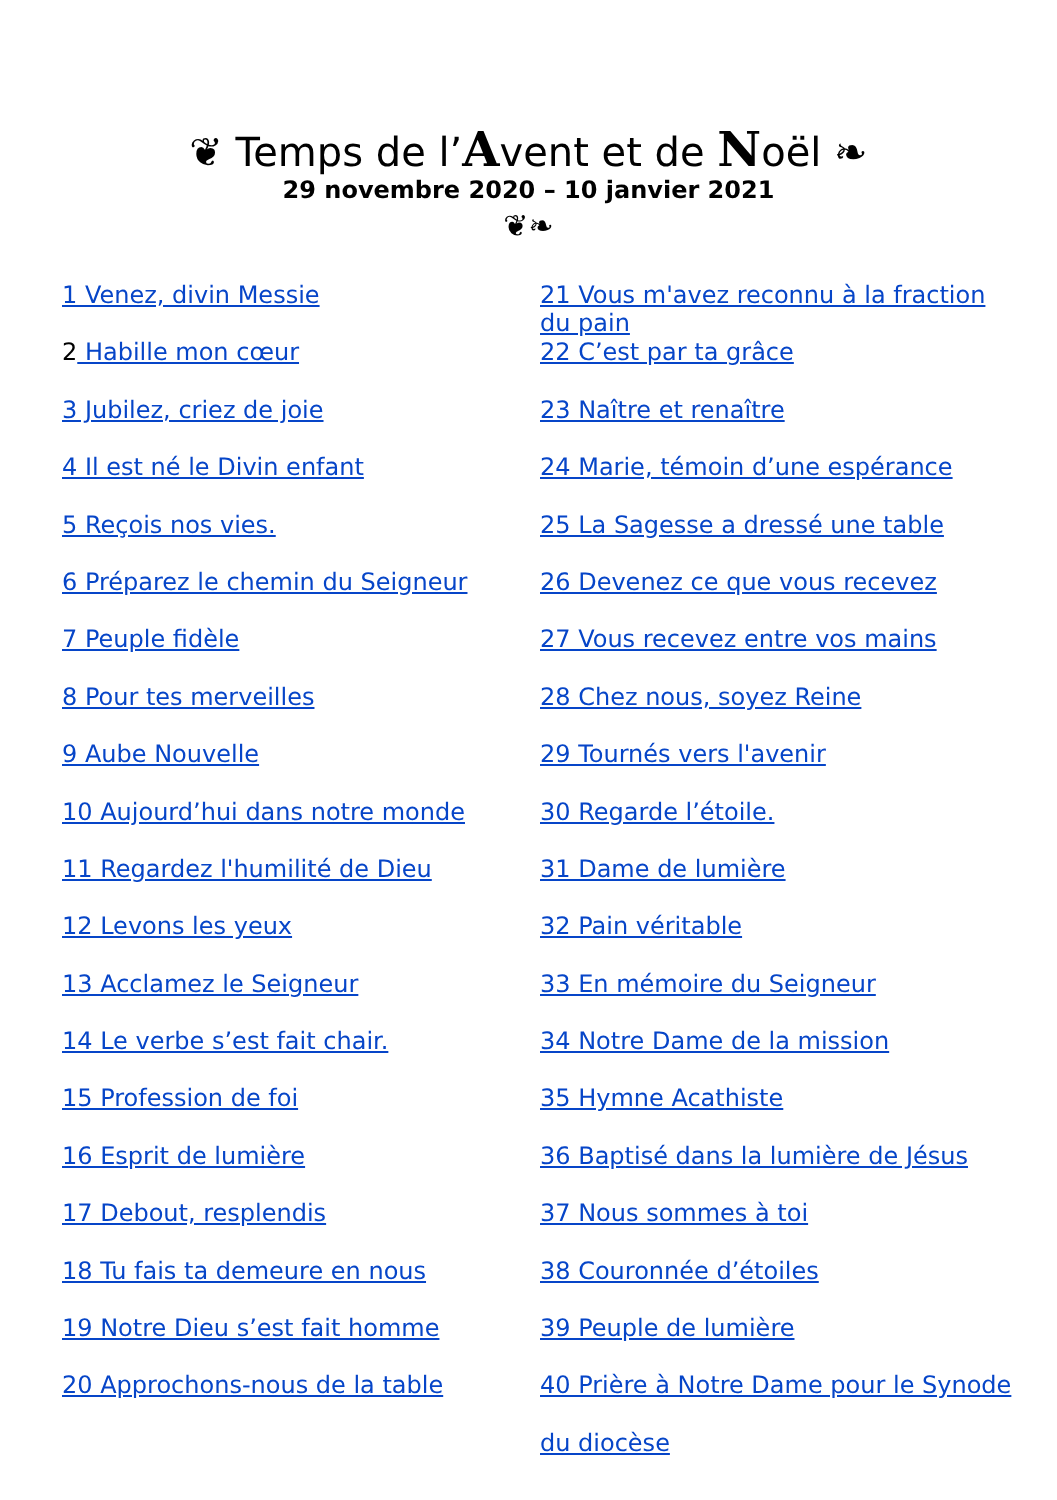❦ Temps de l’Avent et de Noël ❧
29 novembre 2020 – 10 janvier 2021
❦❧
1 Venez, divin Messie
2 Habille mon cœur
3 Jubilez, criez de joie
4 Il est né le Divin enfant
5 Reçois nos vies.
6 Préparez le chemin du Seigneur
7 Peuple fidèle
8 Pour tes merveilles
9 Aube Nouvelle
10 Aujourd’hui dans notre monde
11 Regardez l'humilité de Dieu
12 Levons les yeux
13 Acclamez le Seigneur
14 Le verbe s’est fait chair.
15 Profession de foi
16 Esprit de lumière
17 Debout, resplendis
18 Tu fais ta demeure en nous
19 Notre Dieu s’est fait homme
20 Approchons-nous de la table
21 Vous m'avez reconnu à la fraction du pain
22 C’est par ta grâce
23 Naître et renaître
24 Marie, témoin d’une espérance
25 La Sagesse a dressé une table
26 Devenez ce que vous recevez
27 Vous recevez entre vos mains
28 Chez nous, soyez Reine
29 Tournés vers l'avenir
30 Regarde l’étoile.
31 Dame de lumière
32 Pain véritable
33 En mémoire du Seigneur
34 Notre Dame de la mission
35 Hymne Acathiste
36 Baptisé dans la lumière de Jésus
37 Nous sommes à toi
38 Couronnée d’étoiles
39 Peuple de lumière
40 Prière à Notre Dame pour le Synode
du diocèse